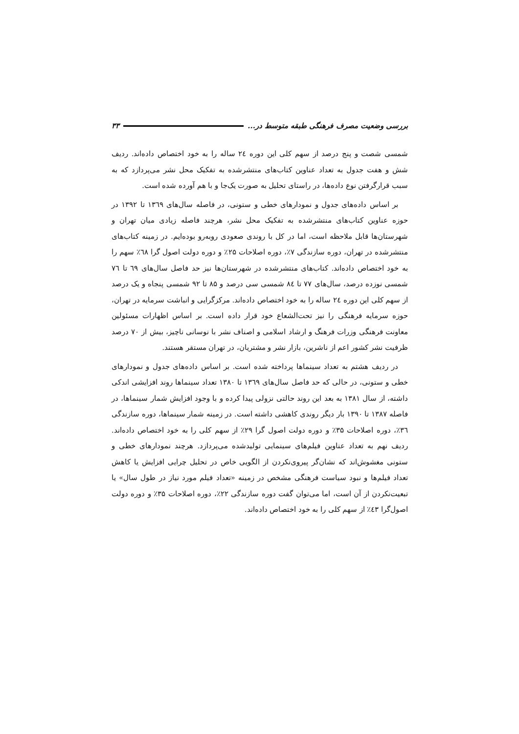بررسی وضعیت مصرف فرهنگی طبقه متوسط در... ۳۳
شمسی شصت و پنج درصد از سهم کلی این دوره ۲٤ ساله را به خود اختصاص داده‌اند. ردیف شش و هفت جدول به تعداد عناوین کتاب‌های منتشرشده به تفکیک محل نشر می‌پردازد که به سبب قرارگرفتن نوع داده‌ها، در راستای تحلیل به صورت یک‌جا و با هم آورده شده است.
بر اساس داده‌های جدول و نمودارهای خطی و ستونی، در فاصله سال‌های ۱۳٦۹ تا ۱۳۹۲ در حوزه عناوین کتاب‌های منتشرشده به تفکیک محل نشر، هرچند فاصله زیادی میان تهران و شهرستان‌ها قابل ملاحظه است، اما در کل با روندی صعودی روبه‌رو بوده‌ایم. در زمینه کتاب‌های منتشرشده در تهران، دوره سازندگی ۷٪، دوره اصلاحات ۲۵٪ و دوره دولت اصول گرا ٦۸٪ سهم را به خود اختصاص داده‌اند. کتاب‌های منتشرشده در شهرستان‌ها نیز حد فاصل سال‌های ٦۹ تا ۷٦ شمسی نوزده درصد، سال‌های ۷۷ تا ۸٤ شمسی سی درصد و ۸۵ تا ۹۲ شمسی پنجاه و یک درصد از سهم کلی این دوره ۲٤ ساله را به خود اختصاص داده‌اند. مرکزگرایی و انباشت سرمایه در تهران، حوزه سرمایه فرهنگی را نیز تحت‌الشعاع خود قرار داده است. بر اساس اظهارات مسئولین معاونت فرهنگی وزرات فرهنگ و ارشاد اسلامی و اصناف نشر با نوسانی ناچیز، بیش از ۷۰ درصد ظرفیت نشر کشور اعم از ناشرین، بازار نشر و مشتریان، در تهران مستقر هستند.
در ردیف هشتم به تعداد سینماها پرداخته شده است. بر اساس داده‌های جدول و نمودارهای خطی و ستونی، در حالی که حد فاصل سال‌های ۱۳٦۹ تا ۱۳۸۰ تعداد سینماها روند افزایشی اندکی داشته، از سال ۱۳۸۱ به بعد این روند حالتی نزولی پیدا کرده و با وجود افزایش شمار سینماها، در فاصله ۱۳۸۷ تا ۱۳۹۰ بار دیگر روندی کاهشی داشته است. در زمینه شمار سینماها، دوره سازندگی ۳٦٪، دوره اصلاحات ۳۵٪ و دوره دولت اصول گرا ۲۹٪ از سهم کلی را به خود اختصاص داده‌اند. ردیف نهم به تعداد عناوین فیلم‌های سینمایی تولیدشده می‌پردازد. هرچند نمودارهای خطی و ستونی مغشوش‌اند که نشان‌گر پیروی‌نکردن از الگویی خاص در تحلیل چرایی افزایش یا کاهش تعداد فیلم‌ها و نبود سیاست فرهنگی مشخص در زمینه «تعداد فیلم مورد نیاز در طول سال» یا تبعیت‌نکردن از آن است، اما می‌توان گفت دوره سازندگی ۲۲٪، دوره اصلاحات ۳۵٪ و دوره دولت اصول‌گرا ٤۳٪ از سهم کلی را به خود اختصاص داده‌اند.